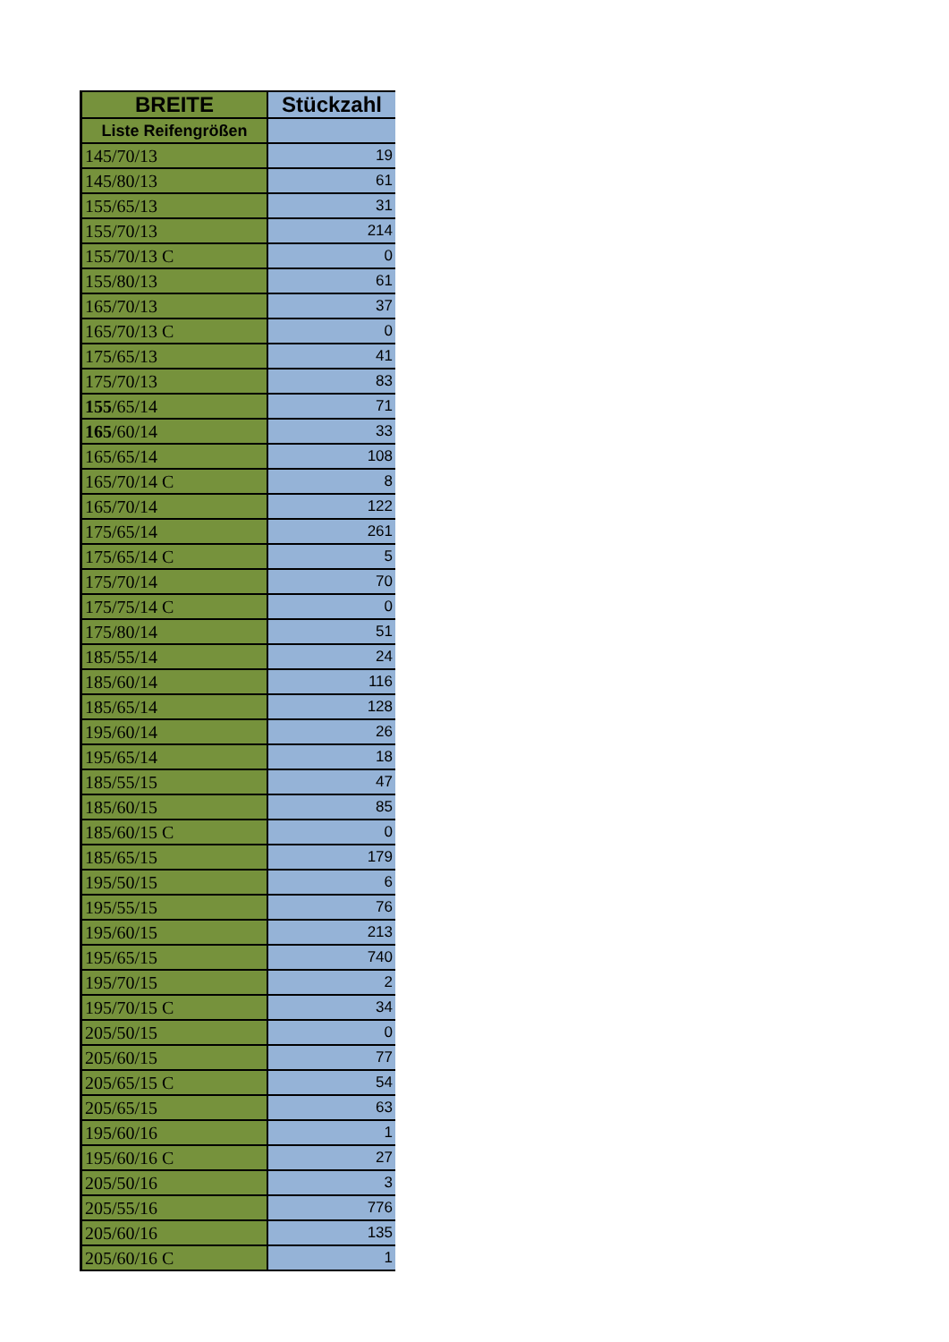| BREITE | Stückzahl |
| --- | --- |
| Liste Reifengrößen | |
| 145/70/13 | 19 |
| 145/80/13 | 61 |
| 155/65/13 | 31 |
| 155/70/13 | 214 |
| 155/70/13 C | 0 |
| 155/80/13 | 61 |
| 165/70/13 | 37 |
| 165/70/13 C | 0 |
| 175/65/13 | 41 |
| 175/70/13 | 83 |
| 155 /65/14 | 71 |
| 165 /60/14 | 33 |
| 165/65/14 | 108 |
| 165/70/14 C | 8 |
| 165/70/14 | 122 |
| 175/65/14 | 261 |
| 175/65/14 C | 5 |
| 175/70/14 | 70 |
| 175/75/14 C | 0 |
| 175/80/14 | 51 |
| 185/55/14 | 24 |
| 185/60/14 | 116 |
| 185/65/14 | 128 |
| 195/60/14 | 26 |
| 195/65/14 | 18 |
| 185/55/15 | 47 |
| 185/60/15 | 85 |
| 185/60/15 C | 0 |
| 185/65/15 | 179 |
| 195/50/15 | 6 |
| 195/55/15 | 76 |
| 195/60/15 | 213 |
| 195/65/15 | 740 |
| 195/70/15 | 2 |
| 195/70/15 C | 34 |
| 205/50/15 | 0 |
| 205/60/15 | 77 |
| 205/65/15 C | 54 |
| 205/65/15 | 63 |
| 195/60/16 | 1 |
| 195/60/16 C | 27 |
| 205/50/16 | 3 |
| 205/55/16 | 776 |
| 205/60/16 | 135 |
| 205/60/16 C | 1 |